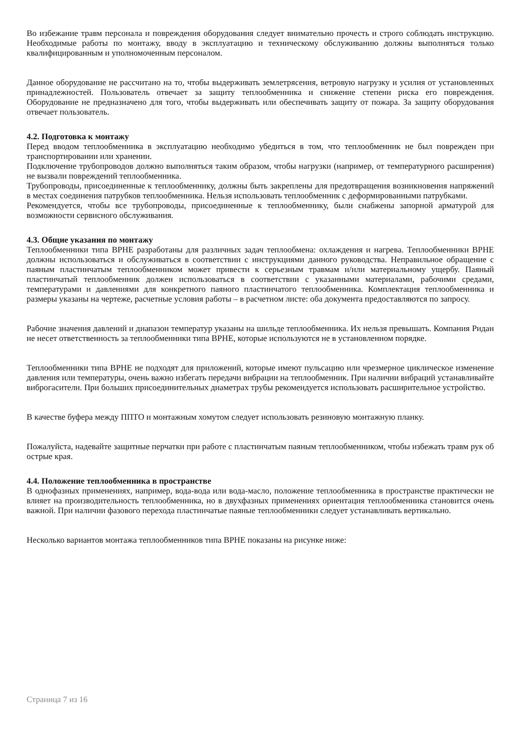Во избежание травм персонала и повреждения оборудования следует внимательно прочесть и строго соблюдать инструкцию. Необходимые работы по монтажу, вводу в эксплуатацию и техническому обслуживанию должны выполняться только квалифицированным и уполномоченным персоналом.
Данное оборудование не рассчитано на то, чтобы выдерживать землетрясения, ветровую нагрузку и усилия от установленных принадлежностей. Пользователь отвечает за защиту теплообменника и снижение степени риска его повреждения. Оборудование не предназначено для того, чтобы выдерживать или обеспечивать защиту от пожара. За защиту оборудования отвечает пользователь.
4.2. Подготовка к монтажу
Перед вводом теплообменника в эксплуатацию необходимо убедиться в том, что теплообменник не был поврежден при транспортировании или хранении.
Подключение трубопроводов должно выполняться таким образом, чтобы нагрузки (например, от температурного расширения) не вызвали повреждений теплообменника.
Трубопроводы, присоединенные к теплообменнику, должны быть закреплены для предотвращения возникновения напряжений в местах соединения патрубков теплообменника. Нельзя использовать теплообменник с деформированными патрубками.
Рекомендуется, чтобы все трубопроводы, присоединенные к теплообменнику, были снабжены запорной арматурой для возможности сервисного обслуживания.
4.3. Общие указания по монтажу
Теплообменники типа BPHE разработаны для различных задач теплообмена: охлаждения и нагрева. Теплообменники BPHE должны использоваться и обслуживаться в соответствии с инструкциями данного руководства. Неправильное обращение с паяным пластинчатым теплообменником может привести к серьезным травмам и/или материальному ущербу. Паяный пластинчатый теплообменник должен использоваться в соответствии с указанными материалами, рабочими средами, температурами и давлениями для конкретного паяного пластинчатого теплообменника. Комплектация теплообменника и размеры указаны на чертеже, расчетные условия работы – в расчетном листе: оба документа предоставляются по запросу.
Рабочие значения давлений и диапазон температур указаны на шильде теплообменника. Их нельзя превышать. Компания Ридан не несет ответственность за теплообменники типа BPHE, которые используются не в установленном порядке.
Теплообменники типа BPHE не подходят для приложений, которые имеют пульсацию или чрезмерное циклическое изменение давления или температуры, очень важно избегать передачи вибрации на теплообменник. При наличии вибраций устанавливайте виброгасители. При больших присоединительных диаметрах трубы рекомендуется использовать расширительное устройство.
В качестве буфера между ППТО и монтажным хомутом следует использовать резиновую монтажную планку.
Пожалуйста, надевайте защитные перчатки при работе с пластинчатым паяным теплообменником, чтобы избежать травм рук об острые края.
4.4. Положение теплообменника в пространстве
В однофазных применениях, например, вода-вода или вода-масло, положение теплообменника в пространстве практически не влияет на производительность теплообменника, но в двухфазных применениях ориентация теплообменника становится очень важной. При наличии фазового перехода пластинчатые паяные теплообменники следует устанавливать вертикально.
Несколько вариантов монтажа теплообменников типа BPHE показаны на рисунке ниже:
Страница 7 из 16